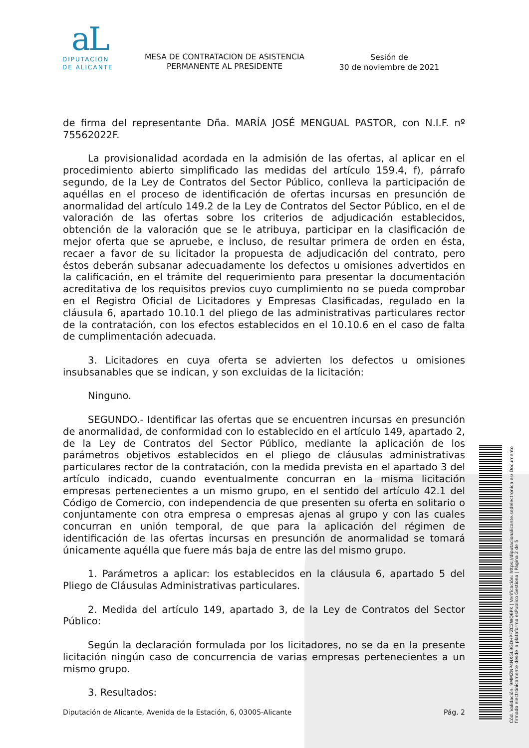aL
DIPUTACIÓN
DE ALICANTE
MESA DE CONTRATACION DE ASISTENCIA PERMANENTE AL PRESIDENTE
Sesión de
30 de noviembre de 2021
de firma del representante Dña. MARÍA JOSÉ MENGUAL PASTOR, con N.I.F. nº 75562022F.
La provisionalidad acordada en la admisión de las ofertas, al aplicar en el procedimiento abierto simplificado las medidas del artículo 159.4, f), párrafo segundo, de la Ley de Contratos del Sector Público, conlleva la participación de aquéllas en el proceso de identificación de ofertas incursas en presunción de anormalidad del artículo 149.2 de la Ley de Contratos del Sector Público, en el de valoración de las ofertas sobre los criterios de adjudicación establecidos, obtención de la valoración que se le atribuya, participar en la clasificación de mejor oferta que se apruebe, e incluso, de resultar primera de orden en ésta, recaer a favor de su licitador la propuesta de adjudicación del contrato, pero éstos deberán subsanar adecuadamente los defectos u omisiones advertidos en la calificación, en el trámite del requerimiento para presentar la documentación acreditativa de los requisitos previos cuyo cumplimiento no se pueda comprobar en el Registro Oficial de Licitadores y Empresas Clasificadas, regulado en la cláusula 6, apartado 10.10.1 del pliego de las administrativas particulares rector de la contratación, con los efectos establecidos en el 10.10.6 en el caso de falta de cumplimentación adecuada.
3. Licitadores en cuya oferta se advierten los defectos u omisiones insubsanables que se indican, y son excluidas de la licitación:
Ninguno.
SEGUNDO.- Identificar las ofertas que se encuentren incursas en presunción de anormalidad, de conformidad con lo establecido en el artículo 149, apartado 2, de la Ley de Contratos del Sector Público, mediante la aplicación de los parámetros objetivos establecidos en el pliego de cláusulas administrativas particulares rector de la contratación, con la medida prevista en el apartado 3 del artículo indicado, cuando eventualmente concurran en la misma licitación empresas pertenecientes a un mismo grupo, en el sentido del artículo 42.1 del Código de Comercio, con independencia de que presenten su oferta en solitario o conjuntamente con otra empresa o empresas ajenas al grupo y con las cuales concurran en unión temporal, de que para la aplicación del régimen de identificación de las ofertas incursas en presunción de anormalidad se tomará únicamente aquélla que fuere más baja de entre las del mismo grupo.
1. Parámetros a aplicar: los establecidos en la cláusula 6, apartado 5 del Pliego de Cláusulas Administrativas particulares.
2. Medida del artículo 149, apartado 3, de la Ley de Contratos del Sector Público:
Según la declaración formulada por los licitadores, no se da en la presente licitación ningún caso de concurrencia de varias empresas pertenecientes a un mismo grupo.
3. Resultados:
Diputación de Alicante, Avenida de la Estación, 6, 03005-Alicante Pág. 2
Cód. Validación: 9MMZNP4NXGL9GDHPFZC2WQ6PK | Verificación: https://diputacionalicante.sedelectronica.es/ Documento firmado electrónicamente desde la plataforma esPublico Gestiona | Página 2 de 5